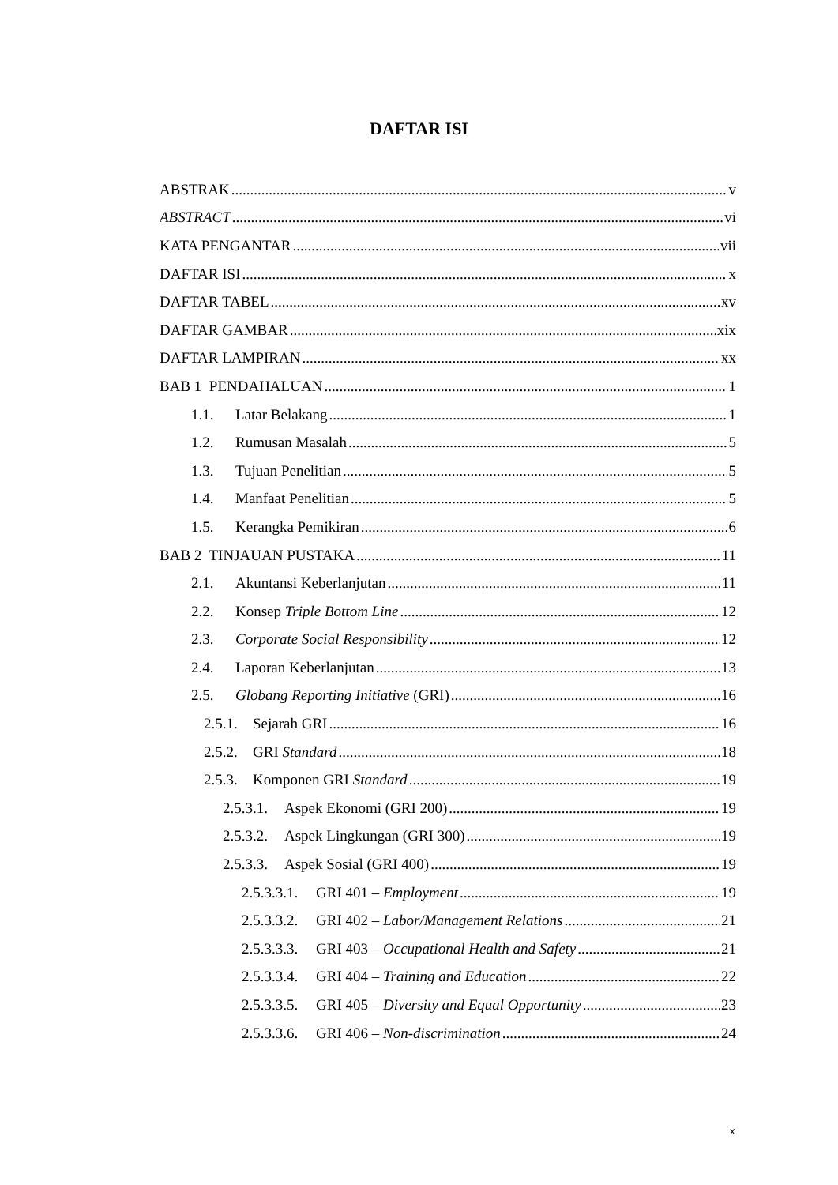DAFTAR ISI
ABSTRAK v
ABSTRACT vi
KATA PENGANTAR vii
DAFTAR ISI x
DAFTAR TABEL xv
DAFTAR GAMBAR xix
DAFTAR LAMPIRAN xx
BAB 1 PENDAHALUAN 1
1.1. Latar Belakang 1
1.2. Rumusan Masalah 5
1.3. Tujuan Penelitian 5
1.4. Manfaat Penelitian 5
1.5. Kerangka Pemikiran 6
BAB 2 TINJAUAN PUSTAKA 11
2.1. Akuntansi Keberlanjutan 11
2.2. Konsep Triple Bottom Line 12
2.3. Corporate Social Responsibility 12
2.4. Laporan Keberlanjutan 13
2.5. Globang Reporting Initiative (GRI) 16
2.5.1. Sejarah GRI 16
2.5.2. GRI Standard 18
2.5.3. Komponen GRI Standard 19
2.5.3.1. Aspek Ekonomi (GRI 200) 19
2.5.3.2. Aspek Lingkungan (GRI 300) 19
2.5.3.3. Aspek Sosial (GRI 400) 19
2.5.3.3.1. GRI 401 – Employment 19
2.5.3.3.2. GRI 402 – Labor/Management Relations 21
2.5.3.3.3. GRI 403 – Occupational Health and Safety 21
2.5.3.3.4. GRI 404 – Training and Education 22
2.5.3.3.5. GRI 405 – Diversity and Equal Opportunity 23
2.5.3.3.6. GRI 406 – Non-discrimination 24
x